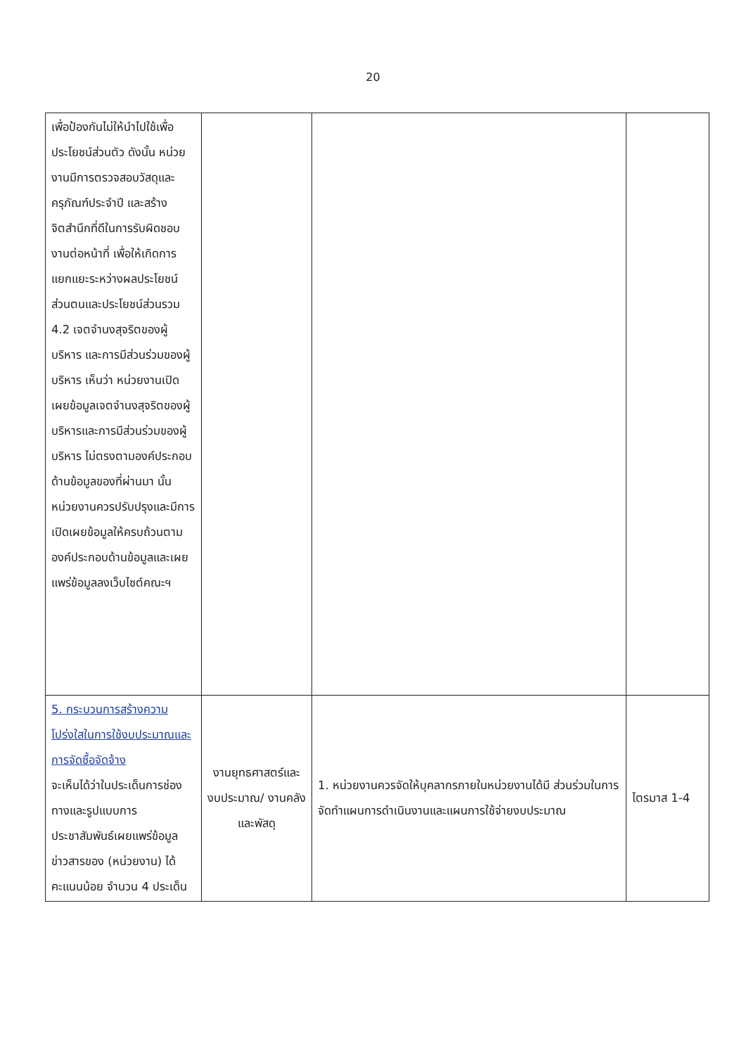20
| เพื่อป้องกันไม่ให้นำไปใช้เพื่อประโยชน์ส่วนตัว ดังนั้น หน่วยงานมีการตรวจสอบวัสดุและครุภัณฑ์ประจำปี และสร้างจิตสำนึกที่ดีในการรับผิดชอบงานต่อหน้าที่ เพื่อให้เกิดการแยกแยะระหว่างผลประโยชน์ส่วนตนและประโยชน์ส่วนรวม 4.2 เจตจำนงสุจริตของผู้บริหาร และการมีส่วนร่วมของผู้บริหาร เห็นว่า หน่วยงานเปิดเผยข้อมูลเจตจำนงสุจริตของผู้บริหารและการมีส่วนร่วมของผู้บริหาร ไม่ตรงตามองค์ประกอบด้านข้อมูลของที่ผ่านมา นั้น หน่วยงานควรปรับปรุงและมีการเปิดเผยข้อมูลให้ครบถ้วนตามองค์ประกอบด้านข้อมูลและเผยแพร่ข้อมูลลงเว็บไซต์คณะฯ | | | |
| 5. กระบวนการสร้างความโปร่งใสในการใช้งบประมาณและการจัดซื้อจัดจ้าง จะเห็นได้ว่าในประเด็นการช่องทางและรูปแบบการประชาสัมพันธ์เผยแพร่ข้อมูลข่าวสารของ (หน่วยงาน) ได้คะแนนน้อย จำนวน 4 ประเด็น | งานยุทธศาสตร์และงบประมาณ/ งานคลังและพัสดุ | 1. หน่วยงานควรจัดให้บุคลากรภายในหน่วยงานได้มี ส่วนร่วมในการจัดทำแผนการดำเนินงานและแผนการใช้จ่ายงบประมาณ | ไตรมาส 1-4 |